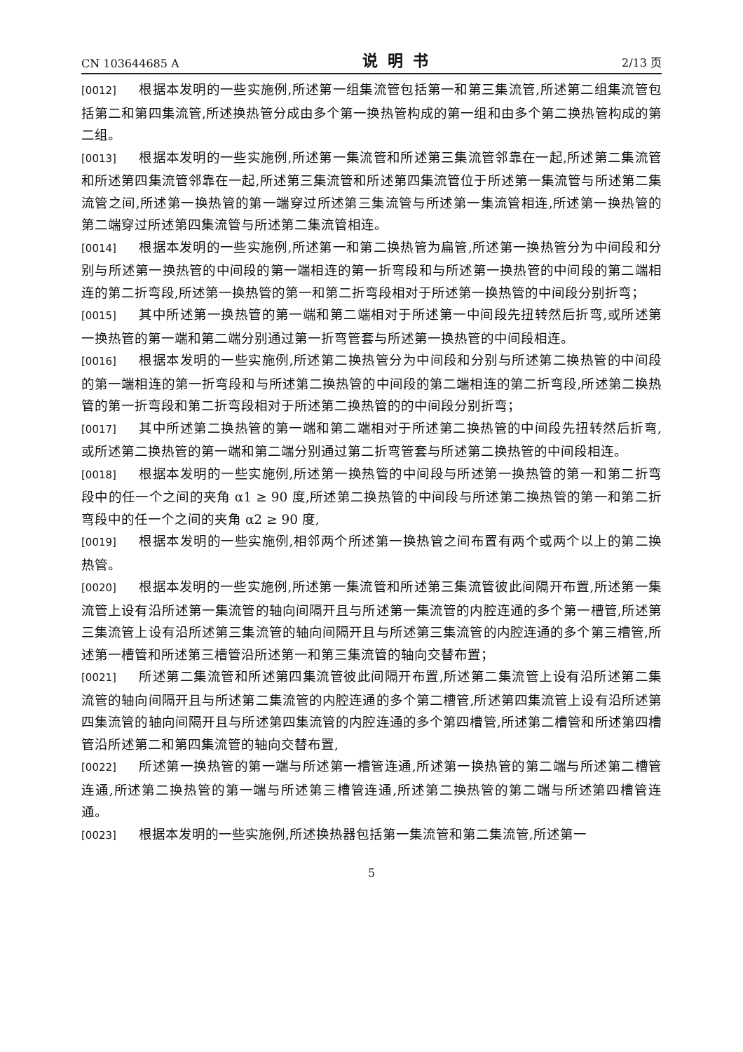CN 103644685 A 说明书 2/13 页
[0012] 根据本发明的一些实施例,所述第一组集流管包括第一和第三集流管,所述第二组集流管包括第二和第四集流管,所述换热管分成由多个第一换热管构成的第一组和由多个第二换热管构成的第二组。
[0013] 根据本发明的一些实施例,所述第一集流管和所述第三集流管邻靠在一起,所述第二集流管和所述第四集流管邻靠在一起,所述第三集流管和所述第四集流管位于所述第一集流管与所述第二集流管之间,所述第一换热管的第一端穿过所述第三集流管与所述第一集流管相连,所述第一换热管的第二端穿过所述第四集流管与所述第二集流管相连。
[0014] 根据本发明的一些实施例,所述第一和第二换热管为扁管,所述第一换热管分为中间段和分别与所述第一换热管的中间段的第一端相连的第一折弯段和与所述第一换热管的中间段的第二端相连的第二折弯段,所述第一换热管的第一和第二折弯段相对于所述第一换热管的中间段分别折弯；
[0015] 其中所述第一换热管的第一端和第二端相对于所述第一中间段先扭转然后折弯,或所述第一换热管的第一端和第二端分别通过第一折弯管套与所述第一换热管的中间段相连。
[0016] 根据本发明的一些实施例,所述第二换热管分为中间段和分别与所述第二换热管的中间段的第一端相连的第一折弯段和与所述第二换热管的中间段的第二端相连的第二折弯段,所述第二换热管的第一折弯段和第二折弯段相对于所述第二换热管的的中间段分别折弯；
[0017] 其中所述第二换热管的第一端和第二端相对于所述第二换热管的中间段先扭转然后折弯,或所述第二换热管的第一端和第二端分别通过第二折弯管套与所述第二换热管的中间段相连。
[0018] 根据本发明的一些实施例,所述第一换热管的中间段与所述第一换热管的第一和第二折弯段中的任一个之间的夹角 α1 ≥ 90 度,所述第二换热管的中间段与所述第二换热管的第一和第二折弯段中的任一个之间的夹角 α2 ≥ 90 度,
[0019] 根据本发明的一些实施例,相邻两个所述第一换热管之间布置有两个或两个以上的第二换热管。
[0020] 根据本发明的一些实施例,所述第一集流管和所述第三集流管彼此间隔开布置,所述第一集流管上设有沿所述第一集流管的轴向间隔开且与所述第一集流管的内腔连通的多个第一槽管,所述第三集流管上设有沿所述第三集流管的轴向间隔开且与所述第三集流管的内腔连通的多个第三槽管,所述第一槽管和所述第三槽管沿所述第一和第三集流管的轴向交替布置；
[0021] 所述第二集流管和所述第四集流管彼此间隔开布置,所述第二集流管上设有沿所述第二集流管的轴向间隔开且与所述第二集流管的内腔连通的多个第二槽管,所述第四集流管上设有沿所述第四集流管的轴向间隔开且与所述第四集流管的内腔连通的多个第四槽管,所述第二槽管和所述第四槽管沿所述第二和第四集流管的轴向交替布置,
[0022] 所述第一换热管的第一端与所述第一槽管连通,所述第一换热管的第二端与所述第二槽管连通,所述第二换热管的第一端与所述第三槽管连通,所述第二换热管的第二端与所述第四槽管连通。
[0023] 根据本发明的一些实施例,所述换热器包括第一集流管和第二集流管,所述第一
5